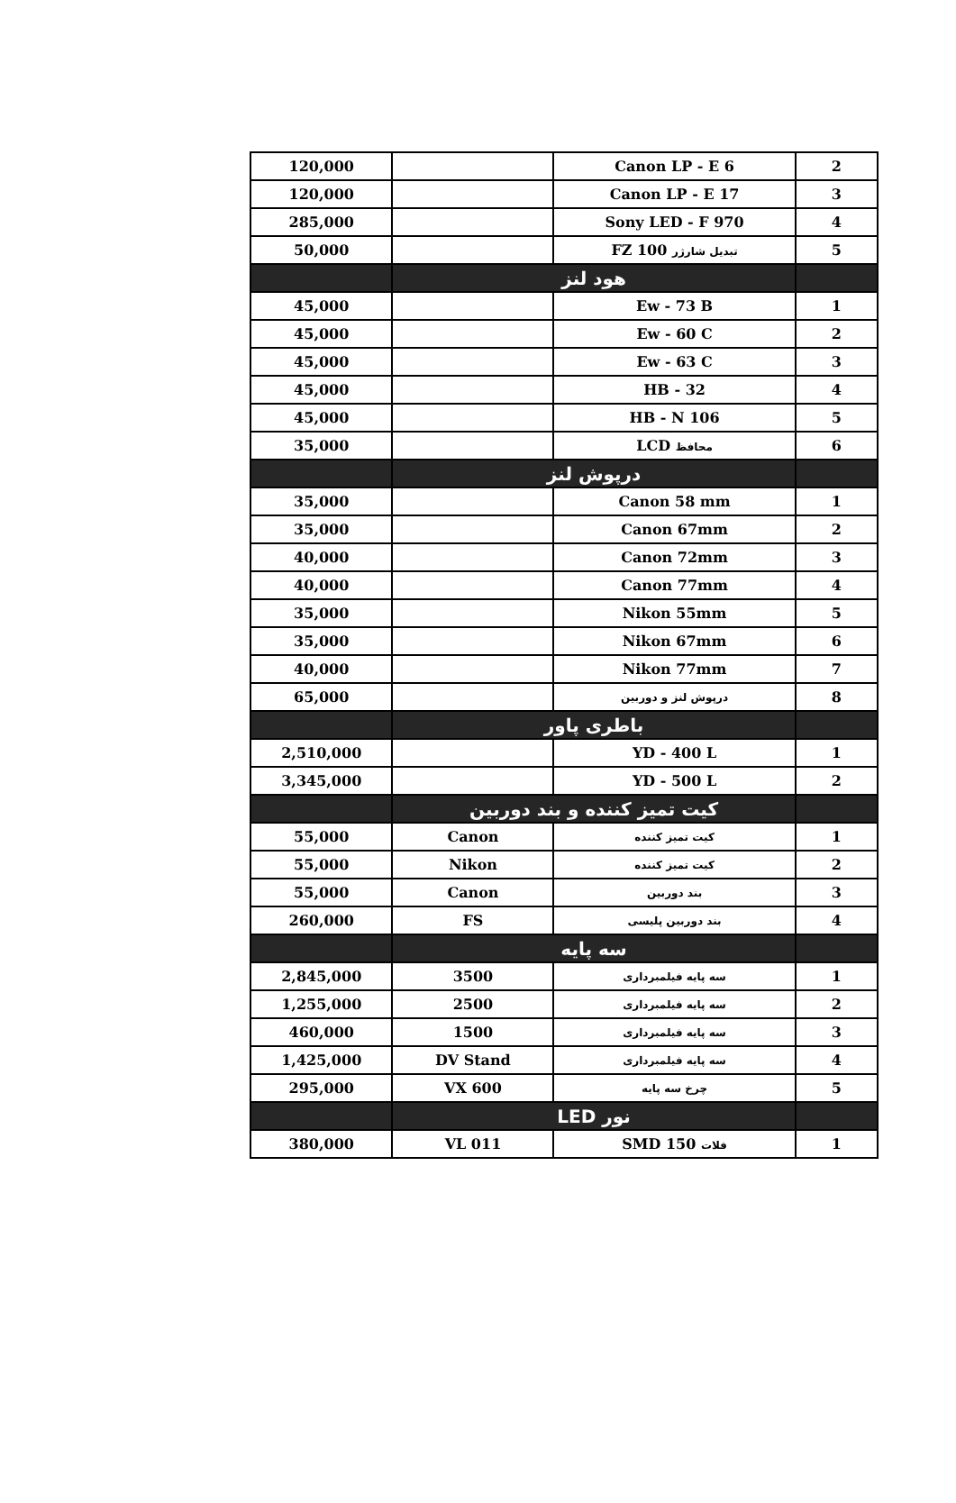| 2 | Canon LP - E 6 | | 120,000 |
| 3 | Canon LP - E 17 | | 120,000 |
| 4 | Sony LED - F 970 | | 285,000 |
| 5 | تبدیل شارژر FZ 100 | | 50,000 |
| | هود لنز | | |
| 1 | Ew - 73 B | | 45,000 |
| 2 | Ew - 60 C | | 45,000 |
| 3 | Ew - 63 C | | 45,000 |
| 4 | HB - 32 | | 45,000 |
| 5 | HB - N 106 | | 45,000 |
| 6 | محافظ LCD | | 35,000 |
| | درپوش لنز | | |
| 1 | Canon 58 mm | | 35,000 |
| 2 | Canon 67mm | | 35,000 |
| 3 | Canon 72mm | | 40,000 |
| 4 | Canon 77mm | | 40,000 |
| 5 | Nikon 55mm | | 35,000 |
| 6 | Nikon 67mm | | 35,000 |
| 7 | Nikon 77mm | | 40,000 |
| 8 | درپوش لنز و دوربین | | 65,000 |
| | باطری پاور | | |
| 1 | YD - 400 L | | 2,510,000 |
| 2 | YD - 500 L | | 3,345,000 |
| | کیت تمیز کننده و بند دوربین | | |
| 1 | کیت تمیز کننده | Canon | 55,000 |
| 2 | کیت تمیز کننده | Nikon | 55,000 |
| 3 | بند دوربین | Canon | 55,000 |
| 4 | بند دوربین پلیسی | FS | 260,000 |
| | سه پایه | | |
| 1 | سه پایه فیلمبرداری | 3500 | 2,845,000 |
| 2 | سه پایه فیلمبرداری | 2500 | 1,255,000 |
| 3 | سه پایه فیلمبرداری | 1500 | 460,000 |
| 4 | سه پایه فیلمبرداری | DV Stand | 1,425,000 |
| 5 | چرخ سه پایه | VX 600 | 295,000 |
| | نور LED | | |
| 1 | فلات SMD 150 | VL 011 | 380,000 |